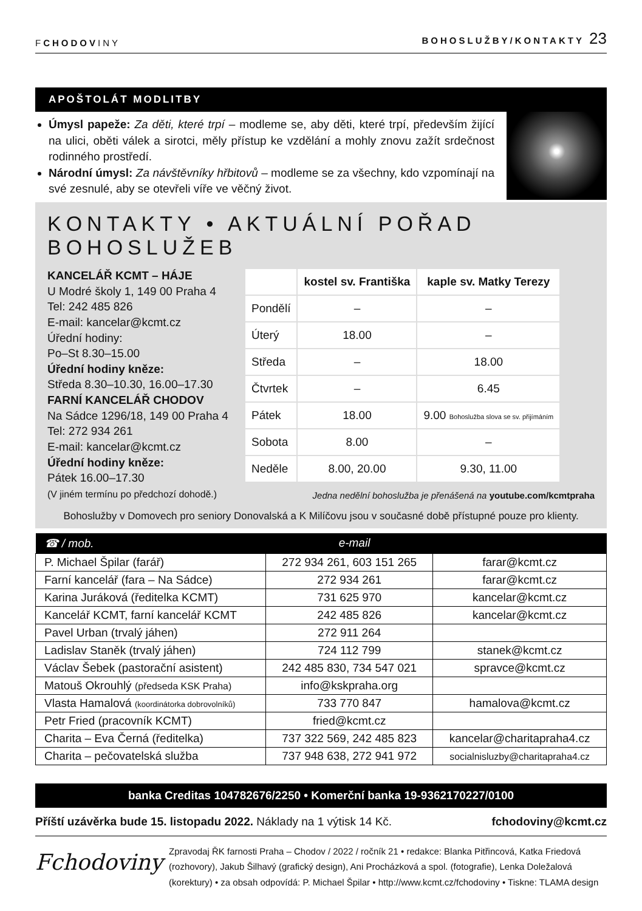FCHODOVINY BOHOSLUŽBY/KONTAKTY 23
APOŠTOLÁT MODLITBY
Úmysl papeže: Za děti, které trpí – modleme se, aby děti, které trpí, především žijící na ulici, oběti válek a sirotci, měly přístup ke vzdělání a mohly znovu zažít srdečnost rodinného prostředí.
Národní úmysl: Za návštěvníky hřbitovů – modleme se za všechny, kdo vzpomínají na své zesnulé, aby se otevřeli víře ve věčný život.
KONTAKTY • AKTUÁLNÍ POŘAD BOHOSLUŽEB
KANCELÁŘ KCMT – HÁJE
U Modré školy 1, 149 00 Praha 4
Tel: 242 485 826
E-mail: kancelar@kcmt.cz
Úřední hodiny:
Po–St 8.30–15.00
Úřední hodiny kněze:
Středa 8.30–10.30, 16.00–17.30
FARNÍ KANCELÁŘ CHODOV
Na Sádce 1296/18, 149 00 Praha 4
Tel: 272 934 261
E-mail: kancelar@kcmt.cz
Úřední hodiny kněze:
Pátek 16.00–17.30
(V jiném termínu po předchozí dohodě.)
| | kostel sv. Františka | kaple sv. Matky Terezy |
| --- | --- | --- |
| Pondělí | – | – |
| Úterý | 18.00 | – |
| Středa | – | 18.00 |
| Čtvrtek | – | 6.45 |
| Pátek | 18.00 | 9.00 Bohoslužba slova se sv. přijímáním |
| Sobota | 8.00 | – |
| Neděle | 8.00, 20.00 | 9.30, 11.00 |
Jedna nedělní bohoslužba je přenášená na youtube.com/kcmtpraha
Bohoslužby v Domovech pro seniory Donovalská a K Milíčovu jsou v současné době přístupné pouze pro klienty.
| ☎ / mob. | e-mail | |
| --- | --- | --- |
| P. Michael Špilar (farář) | 272 934 261, 603 151 265 | farar@kcmt.cz |
| Farní kancelář (fara – Na Sádce) | 272 934 261 | farar@kcmt.cz |
| Karina Juráková (ředitelka KCMT) | 731 625 970 | kancelar@kcmt.cz |
| Kancelář KCMT, farní kancelář KCMT | 242 485 826 | kancelar@kcmt.cz |
| Pavel Urban (trvalý jáhen) | 272 911 264 | |
| Ladislav Staněk (trvalý jáhen) | 724 112 799 | stanek@kcmt.cz |
| Václav Šebek (pastorační asistent) | 242 485 830, 734 547 021 | spravce@kcmt.cz |
| Matouš Okrouhlý (předseda KSK Praha) | info@kskpraha.org | |
| Vlasta Hamalová (koordinátorka dobrovolníků) | 733 770 847 | hamalova@kcmt.cz |
| Petr Fried (pracovník KCMT) | fried@kcmt.cz | |
| Charita – Eva Černá (ředitelka) | 737 322 569, 242 485 823 | kancelar@charitapraha4.cz |
| Charita – pečovatelská služba | 737 948 638, 272 941 972 | socialnisluzby@charitapraha4.cz |
banka Creditas 104782676/2250 • Komerční banka 19-9362170227/0100
Příští uzávěrka bude 15. listopadu 2022. Náklady na 1 výtisk 14 Kč. fchodoviny@kcmt.cz
Fchodoviny
Zpravodaj ŘK farnosti Praha – Chodov / 2022 / ročník 21 • redakce: Blanka Pitřincová, Katka Friedová (rozhovory), Jakub Šilhavý (grafický design), Ani Procházková a spol. (fotografie), Lenka Doležalová (korektury) • za obsah odpovídá: P. Michael Špilar • http://www.kcmt.cz/fchodoviny • Tiskne: TLAMA design